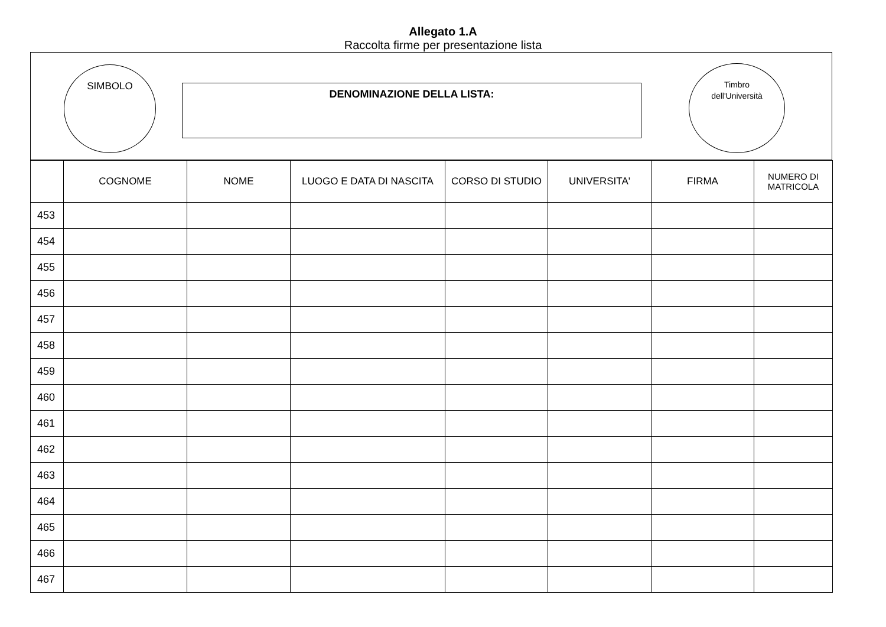Allegato 1.A
Raccolta firme per presentazione lista
SIMBOLO
DENOMINAZIONE DELLA LISTA:
Timbro
dell'Università
| | COGNOME | NOME | LUOGO E DATA DI NASCITA | CORSO DI STUDIO | UNIVERSITA' | FIRMA | NUMERO DI MATRICOLA |
| --- | --- | --- | --- | --- | --- | --- | --- |
| 453 | | | | | | | |
| 454 | | | | | | | |
| 455 | | | | | | | |
| 456 | | | | | | | |
| 457 | | | | | | | |
| 458 | | | | | | | |
| 459 | | | | | | | |
| 460 | | | | | | | |
| 461 | | | | | | | |
| 462 | | | | | | | |
| 463 | | | | | | | |
| 464 | | | | | | | |
| 465 | | | | | | | |
| 466 | | | | | | | |
| 467 | | | | | | | |